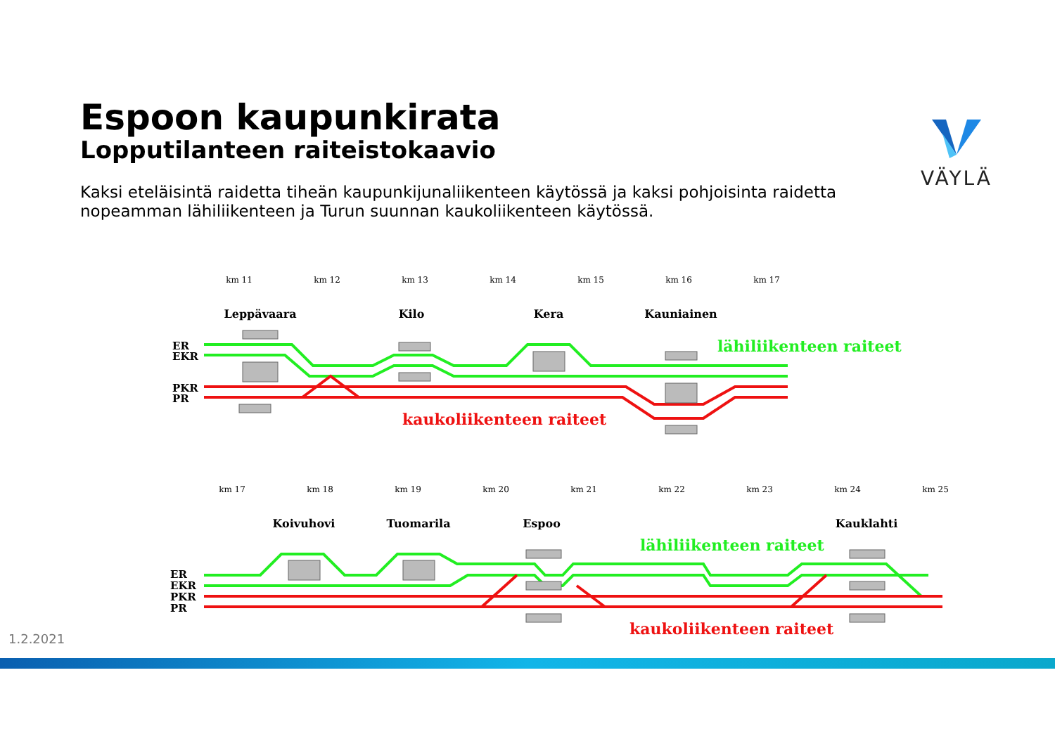Espoon kaupunkirata
Lopputilanteen raiteistokaavio
Kaksi eteläisintä raidetta tiheän kaupunkijunaliikenteen käytössä ja kaksi pohjoisinta raidetta nopeamman lähiliikenteen ja Turun suunnan kaukoliikenteen käytössä.
VÄYLÄ
km 11
km 12
km 13
km 14
km 15
km 16
km 17
km 17
km 18
km 19
km 20
km 21
km 22
km 23
km 24
km 25
Leppävaara
Kilo
Kera
Kauniainen
Koivuhovi
Tuomarila
Espoo
Kauklahti
ER
EKR
PKR
PR
ER
EKR
PKR
PR
lähiliikenteen raiteet
kaukoliikenteen raiteet
lähiliikenteen raiteet
kaukoliikenteen raiteet
1.2.2021